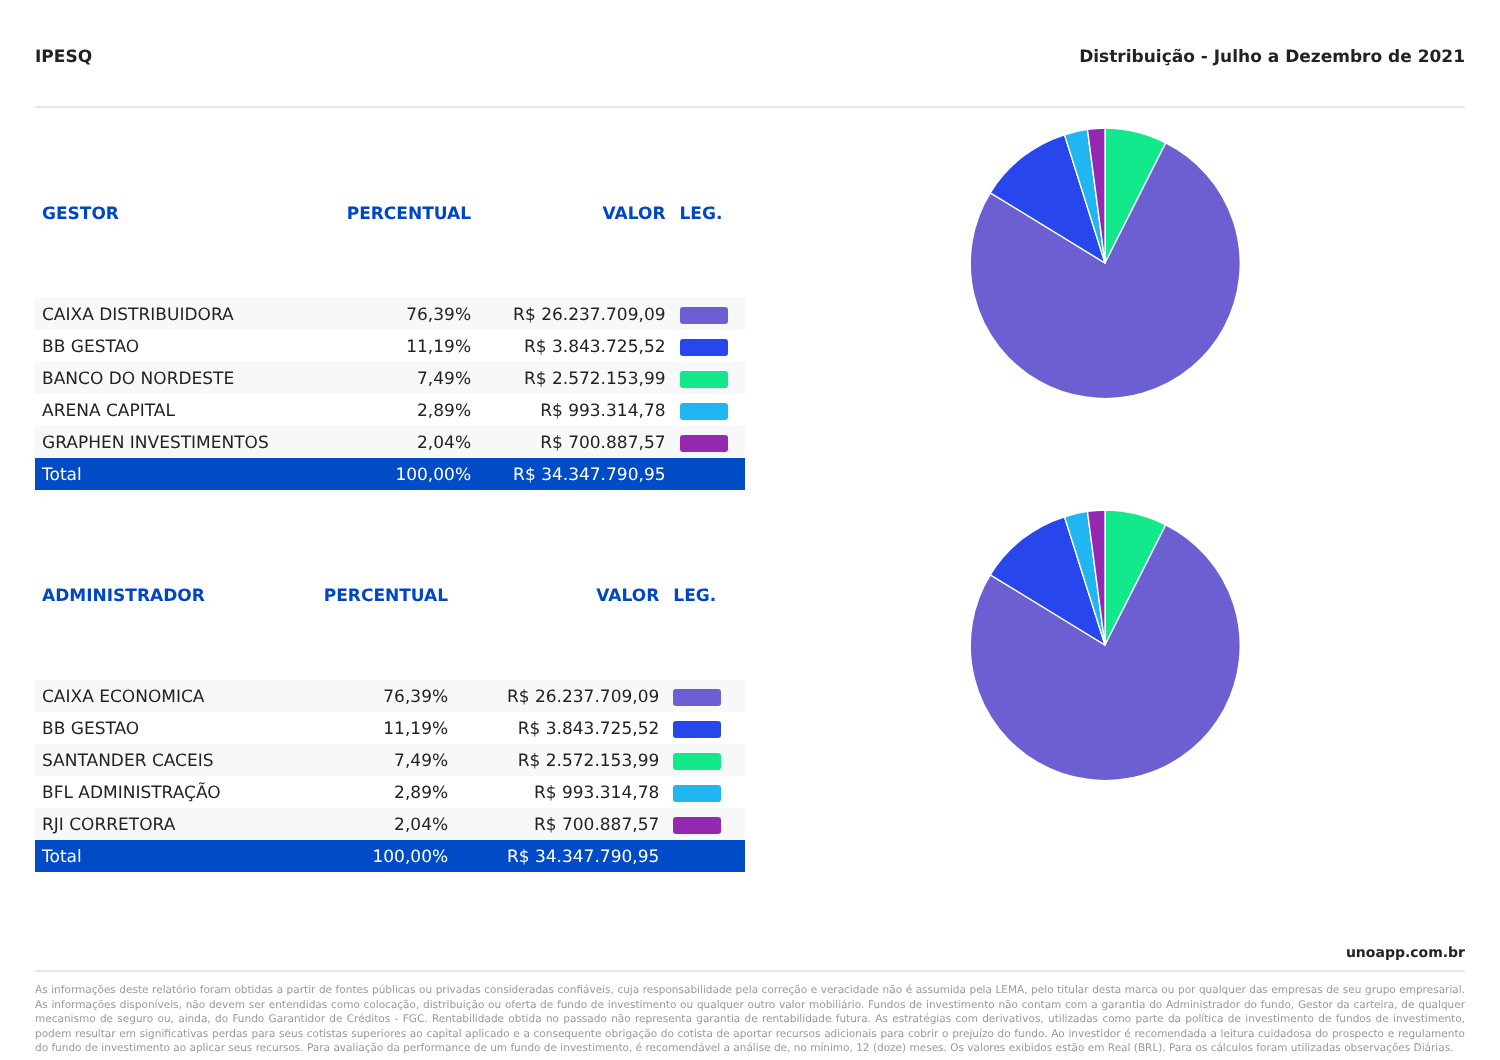IPESQ Distribuição - Julho a Dezembro de 2021
| GESTOR | PERCENTUAL | VALOR | LEG. |
| --- | --- | --- | --- |
| CAIXA DISTRIBUIDORA | 76,39% | R$ 26.237.709,09 | |
| BB GESTAO | 11,19% | R$ 3.843.725,52 | |
| BANCO DO NORDESTE | 7,49% | R$ 2.572.153,99 | |
| ARENA CAPITAL | 2,89% | R$ 993.314,78 | |
| GRAPHEN INVESTIMENTOS | 2,04% | R$ 700.887,57 | |
| Total | 100,00% | R$ 34.347.790,95 | |
| ADMINISTRADOR | PERCENTUAL | VALOR | LEG. |
| --- | --- | --- | --- |
| CAIXA ECONOMICA | 76,39% | R$ 26.237.709,09 | |
| BB GESTAO | 11,19% | R$ 3.843.725,52 | |
| SANTANDER CACEIS | 7,49% | R$ 2.572.153,99 | |
| BFL ADMINISTRAÇÃO | 2,89% | R$ 993.314,78 | |
| RJI CORRETORA | 2,04% | R$ 700.887,57 | |
| Total | 100,00% | R$ 34.347.790,95 | |
unoapp.com.br
As informações deste relatório foram obtidas a partir de fontes públicas ou privadas consideradas confiáveis, cuja responsabilidade pela correção e veracidade não é assumida pela LEMA, pelo titular desta marca ou por qualquer das empresas de seu grupo empresarial. As informações disponíveis, não devem ser entendidas como colocação, distribuição ou oferta de fundo de investimento ou qualquer outro valor mobiliário. Fundos de investimento não contam com a garantia do Administrador do fundo, Gestor da carteira, de qualquer mecanismo de seguro ou, ainda, do Fundo Garantidor de Créditos - FGC. Rentabilidade obtida no passado não representa garantia de rentabilidade futura. As estratégias com derivativos, utilizadas como parte da política de investimento de fundos de investimento, podem resultar em significativas perdas para seus cotistas superiores ao capital aplicado e a consequente obrigação do cotista de aportar recursos adicionais para cobrir o prejuízo do fundo. Ao investidor é recomendada a leitura cuidadosa do prospecto e regulamento do fundo de investimento ao aplicar seus recursos. Para avaliação da performance de um fundo de investimento, é recomendável a análise de, no mínimo, 12 (doze) meses. Os valores exibidos estão em Real (BRL). Para os cálculos foram utilizadas observações Diárias.